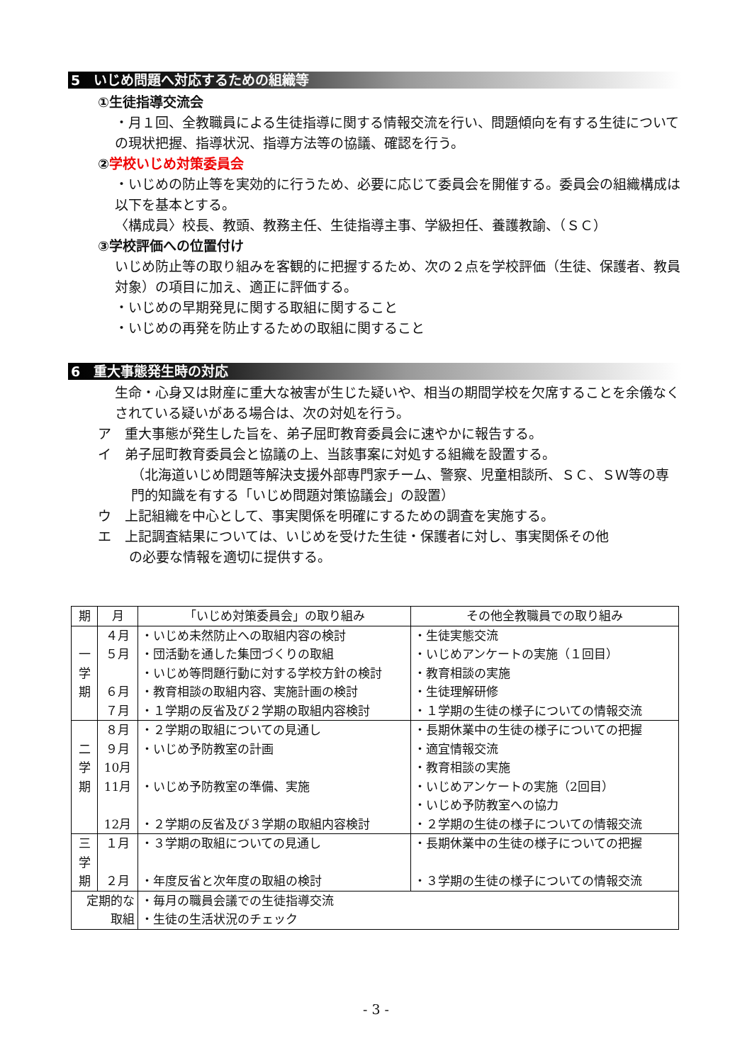5　いじめ問題へ対応するための組織等
①生徒指導交流会
・月１回、全教職員による生徒指導に関する情報交流を行い、問題傾向を有する生徒についての現状把握、指導状況、指導方法等の協議、確認を行う。
② 学校いじめ対策委員会
・いじめの防止等を実効的に行うため、必要に応じて委員会を開催する。委員会の組織構成は以下を基本とする。
〈構成員〉校長、教頭、教務主任、生徒指導主事、学級担任、養護教諭、（ＳＣ）
③学校評価への位置付け
いじめ防止等の取り組みを客観的に把握するため、次の２点を学校評価（生徒、保護者、教員対象）の項目に加え、適正に評価する。
・いじめの早期発見に関する取組に関すること
・いじめの再発を防止するための取組に関すること
6　重大事態発生時の対応
生命・心身又は財産に重大な被害が生じた疑いや、相当の期間学校を欠席することを余儀なくされている疑いがある場合は、次の対処を行う。
ア　重大事態が発生した旨を、弟子屈町教育委員会に速やかに報告する。
イ　弟子屈町教育委員会と協議の上、当該事案に対処する組織を設置する。
（北海道いじめ問題等解決支援外部専門家チーム、警察、児童相談所、ＳＣ、ＳＷ等の専門的知識を有する「いじめ問題対策協議会」の設置）
ウ　上記組織を中心として、事実関係を明確にするための調査を実施する。
エ　上記調査結果については、いじめを受けた生徒・保護者に対し、事実関係その他
の必要な情報を適切に提供する。
| 期 | 月 | 「いじめ対策委員会」の取り組み | その他全教職員での取り組み |
| --- | --- | --- | --- |
| 一 学 期 | ４月 ５月 ６月 ７月 | ・いじめ未然防止への取組内容の検討 ・団活動を通した集団づくりの取組 ・いじめ等問題行動に対する学校方針の検討 ・教育相談の取組内容、実施計画の検討 ・１学期の反省及び２学期の取組内容検討 | ・生徒実態交流 ・いじめアンケートの実施（１回目） ・教育相談の実施 ・生徒理解研修 ・１学期の生徒の様子についての情報交流 |
| 二 学 期 | ８月 ９月 10月 11月 12月 | ・２学期の取組についての見通し ・いじめ予防教室の計画 ・いじめ予防教室の準備、実施 ・２学期の反省及び３学期の取組内容検討 | ・長期休業中の生徒の様子についての把握 ・適宜情報交流 ・教育相談の実施 ・いじめアンケートの実施（2回目） ・いじめ予防教室への協力 ・２学期の生徒の様子についての情報交流 |
| 三 学 期 | １月 ２月 | ・３学期の取組についての見通し ・年度反省と次年度の取組の検討 | ・長期休業中の生徒の様子についての把握 ・３学期の生徒の様子についての情報交流 |
| 定期的な 取組 | | ・毎月の職員会議での生徒指導交流 ・生徒の生活状況のチェック | |
- 3 -